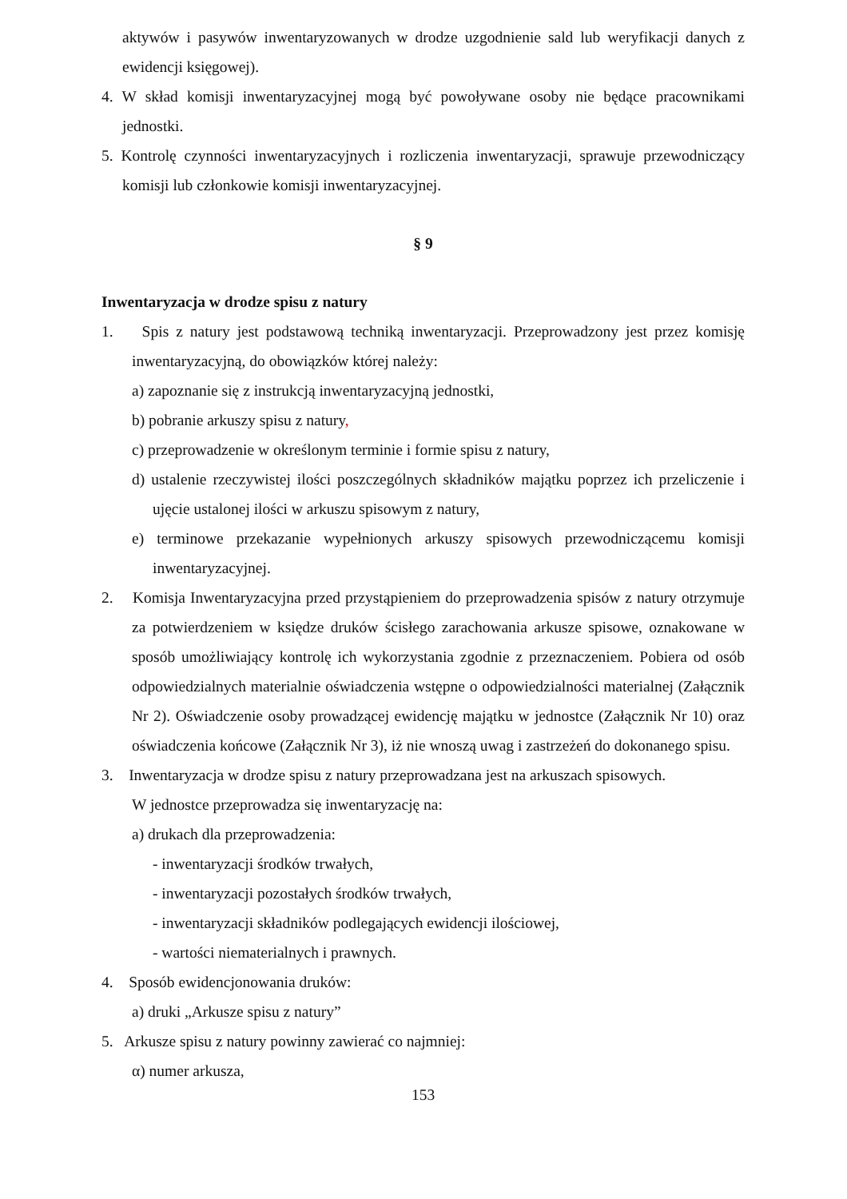aktywów i pasywów inwentaryzowanych w drodze uzgodnienie sald lub weryfikacji danych z ewidencji księgowej).
4. W skład komisji inwentaryzacyjnej mogą być powoływane osoby nie będące pracownikami jednostki.
5. Kontrolę czynności inwentaryzacyjnych i rozliczenia inwentaryzacji, sprawuje przewodniczący komisji lub członkowie komisji inwentaryzacyjnej.
§ 9
Inwentaryzacja w drodze spisu z natury
1. Spis z natury jest podstawową techniką inwentaryzacji. Przeprowadzony jest przez komisję inwentaryzacyjną, do obowiązków której należy:
a) zapoznanie się z instrukcją inwentaryzacyjną jednostki,
b) pobranie arkuszy spisu z natury,
c) przeprowadzenie w określonym terminie i formie spisu z natury,
d) ustalenie rzeczywistej ilości poszczególnych składników majątku poprzez ich przeliczenie i ujęcie ustalonej ilości w arkuszu spisowym z natury,
e) terminowe przekazanie wypełnionych arkuszy spisowych przewodniczącemu komisji inwentaryzacyjnej.
2. Komisja Inwentaryzacyjna przed przystąpieniem do przeprowadzenia spisów z natury otrzymuje za potwierdzeniem w księdze druków ścisłego zarachowania arkusze spisowe, oznakowane w sposób umożliwiający kontrolę ich wykorzystania zgodnie z przeznaczeniem. Pobiera od osób odpowiedzialnych materialnie oświadczenia wstępne o odpowiedzialności materialnej (Załącznik Nr 2). Oświadczenie osoby prowadzącej ewidencję majątku w jednostce (Załącznik Nr 10) oraz oświadczenia końcowe (Załącznik Nr 3), iż nie wnoszą uwag i zastrzeżeń do dokonanego spisu.
3. Inwentaryzacja w drodze spisu z natury przeprowadzana jest na arkuszach spisowych.
W jednostce przeprowadza się inwentaryzację na:
a) drukach dla przeprowadzenia:
- inwentaryzacji środków trwałych,
- inwentaryzacji pozostałych środków trwałych,
- inwentaryzacji składników podlegających ewidencji ilościowej,
- wartości niematerialnych i prawnych.
4. Sposób ewidencjonowania druków:
a) druki „Arkusze spisu z natury”
5. Arkusze spisu z natury powinny zawierać co najmniej:
α) numer arkusza,
153